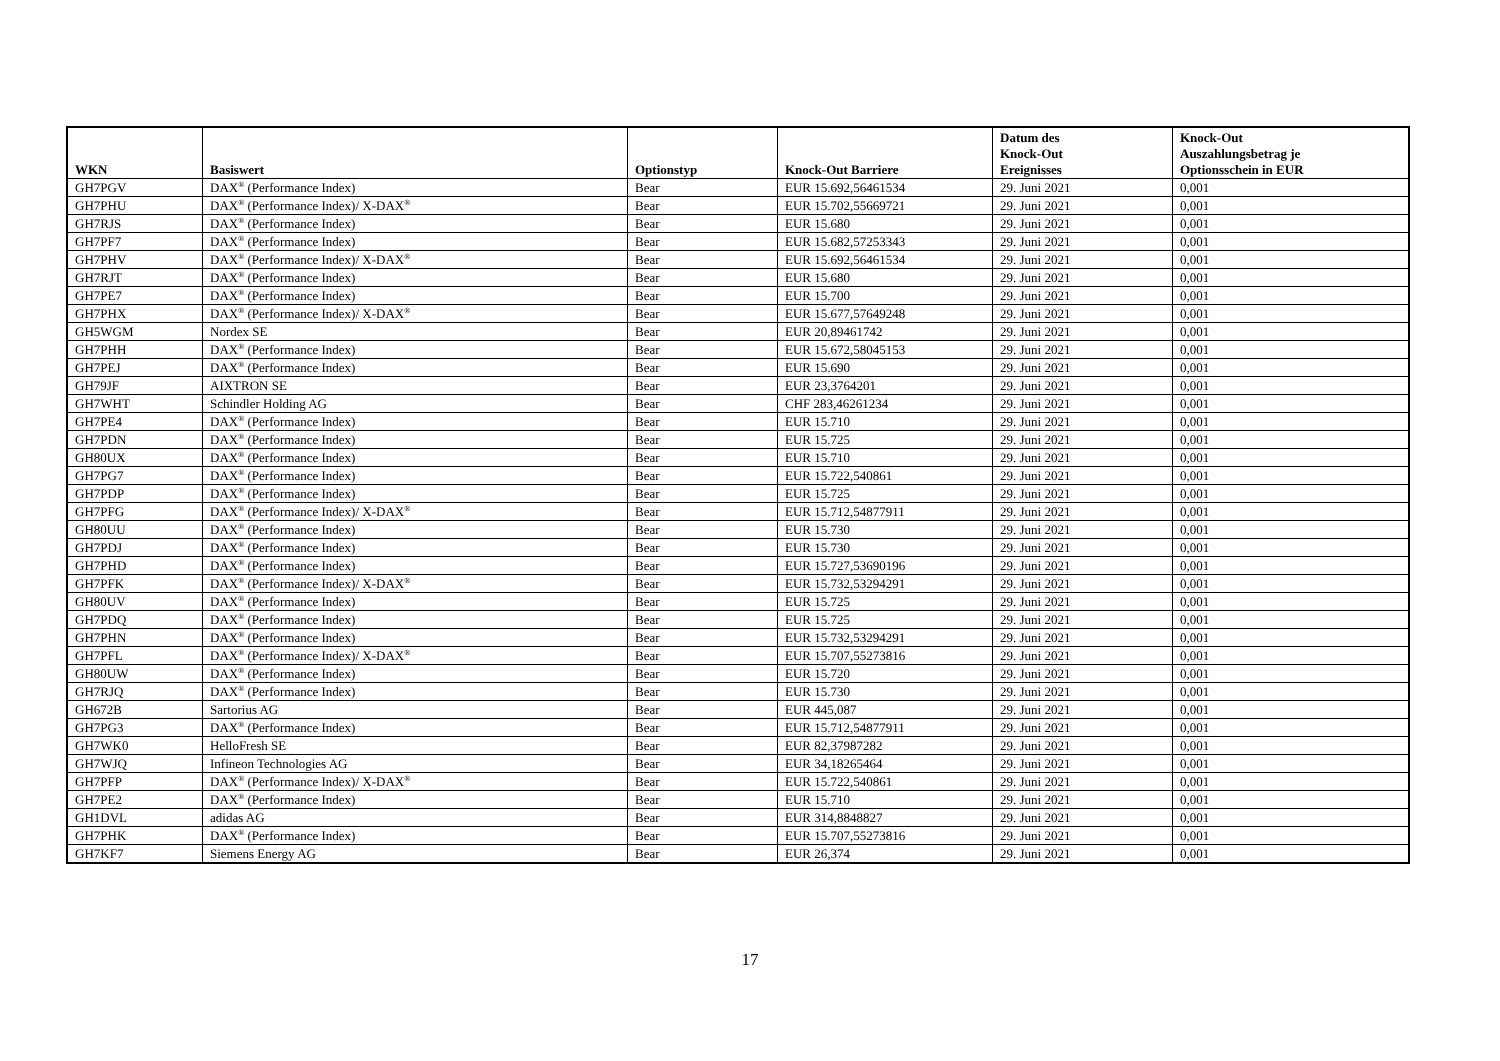| WKN | Basiswert | Optionstyp | Knock-Out Barriere | Datum des Knock-Out Ereignisses | Knock-Out Auszahlungsbetrag je Optionsschein in EUR |
| --- | --- | --- | --- | --- | --- |
| GH7PGV | DAX<sup>®</sup> (Performance Index) | Bear | EUR 15.692,56461534 | 29. Juni 2021 | 0,001 |
| GH7PHU | DAX<sup>®</sup> (Performance Index)/ X-DAX<sup>®</sup> | Bear | EUR 15.702,55669721 | 29. Juni 2021 | 0,001 |
| GH7RJS | DAX<sup>®</sup> (Performance Index) | Bear | EUR 15.680 | 29. Juni 2021 | 0,001 |
| GH7PF7 | DAX<sup>®</sup> (Performance Index) | Bear | EUR 15.682,57253343 | 29. Juni 2021 | 0,001 |
| GH7PHV | DAX<sup>®</sup> (Performance Index)/ X-DAX<sup>®</sup> | Bear | EUR 15.692,56461534 | 29. Juni 2021 | 0,001 |
| GH7RJT | DAX<sup>®</sup> (Performance Index) | Bear | EUR 15.680 | 29. Juni 2021 | 0,001 |
| GH7PE7 | DAX<sup>®</sup> (Performance Index) | Bear | EUR 15.700 | 29. Juni 2021 | 0,001 |
| GH7PHX | DAX<sup>®</sup> (Performance Index)/ X-DAX<sup>®</sup> | Bear | EUR 15.677,57649248 | 29. Juni 2021 | 0,001 |
| GH5WGM | Nordex SE | Bear | EUR 20,89461742 | 29. Juni 2021 | 0,001 |
| GH7PHH | DAX<sup>®</sup> (Performance Index) | Bear | EUR 15.672,58045153 | 29. Juni 2021 | 0,001 |
| GH7PEJ | DAX<sup>®</sup> (Performance Index) | Bear | EUR 15.690 | 29. Juni 2021 | 0,001 |
| GH79JF | AIXTRON SE | Bear | EUR 23,3764201 | 29. Juni 2021 | 0,001 |
| GH7WHT | Schindler Holding AG | Bear | CHF 283,46261234 | 29. Juni 2021 | 0,001 |
| GH7PE4 | DAX<sup>®</sup> (Performance Index) | Bear | EUR 15.710 | 29. Juni 2021 | 0,001 |
| GH7PDN | DAX<sup>®</sup> (Performance Index) | Bear | EUR 15.725 | 29. Juni 2021 | 0,001 |
| GH80UX | DAX<sup>®</sup> (Performance Index) | Bear | EUR 15.710 | 29. Juni 2021 | 0,001 |
| GH7PG7 | DAX<sup>®</sup> (Performance Index) | Bear | EUR 15.722,540861 | 29. Juni 2021 | 0,001 |
| GH7PDP | DAX<sup>®</sup> (Performance Index) | Bear | EUR 15.725 | 29. Juni 2021 | 0,001 |
| GH7PFG | DAX<sup>®</sup> (Performance Index)/ X-DAX<sup>®</sup> | Bear | EUR 15.712,54877911 | 29. Juni 2021 | 0,001 |
| GH80UU | DAX<sup>®</sup> (Performance Index) | Bear | EUR 15.730 | 29. Juni 2021 | 0,001 |
| GH7PDJ | DAX<sup>®</sup> (Performance Index) | Bear | EUR 15.730 | 29. Juni 2021 | 0,001 |
| GH7PHD | DAX<sup>®</sup> (Performance Index) | Bear | EUR 15.727,53690196 | 29. Juni 2021 | 0,001 |
| GH7PFK | DAX<sup>®</sup> (Performance Index)/ X-DAX<sup>®</sup> | Bear | EUR 15.732,53294291 | 29. Juni 2021 | 0,001 |
| GH80UV | DAX<sup>®</sup> (Performance Index) | Bear | EUR 15.725 | 29. Juni 2021 | 0,001 |
| GH7PDQ | DAX<sup>®</sup> (Performance Index) | Bear | EUR 15.725 | 29. Juni 2021 | 0,001 |
| GH7PHN | DAX<sup>®</sup> (Performance Index) | Bear | EUR 15.732,53294291 | 29. Juni 2021 | 0,001 |
| GH7PFL | DAX<sup>®</sup> (Performance Index)/ X-DAX<sup>®</sup> | Bear | EUR 15.707,55273816 | 29. Juni 2021 | 0,001 |
| GH80UW | DAX<sup>®</sup> (Performance Index) | Bear | EUR 15.720 | 29. Juni 2021 | 0,001 |
| GH7RJQ | DAX<sup>®</sup> (Performance Index) | Bear | EUR 15.730 | 29. Juni 2021 | 0,001 |
| GH672B | Sartorius AG | Bear | EUR 445,087 | 29. Juni 2021 | 0,001 |
| GH7PG3 | DAX<sup>®</sup> (Performance Index) | Bear | EUR 15.712,54877911 | 29. Juni 2021 | 0,001 |
| GH7WK0 | HelloFresh SE | Bear | EUR 82,37987282 | 29. Juni 2021 | 0,001 |
| GH7WJQ | Infineon Technologies AG | Bear | EUR 34,18265464 | 29. Juni 2021 | 0,001 |
| GH7PFP | DAX<sup>®</sup> (Performance Index)/ X-DAX<sup>®</sup> | Bear | EUR 15.722,540861 | 29. Juni 2021 | 0,001 |
| GH7PE2 | DAX<sup>®</sup> (Performance Index) | Bear | EUR 15.710 | 29. Juni 2021 | 0,001 |
| GH1DVL | adidas AG | Bear | EUR 314,8848827 | 29. Juni 2021 | 0,001 |
| GH7PHK | DAX<sup>®</sup> (Performance Index) | Bear | EUR 15.707,55273816 | 29. Juni 2021 | 0,001 |
| GH7KF7 | Siemens Energy AG | Bear | EUR 26,374 | 29. Juni 2021 | 0,001 |
17